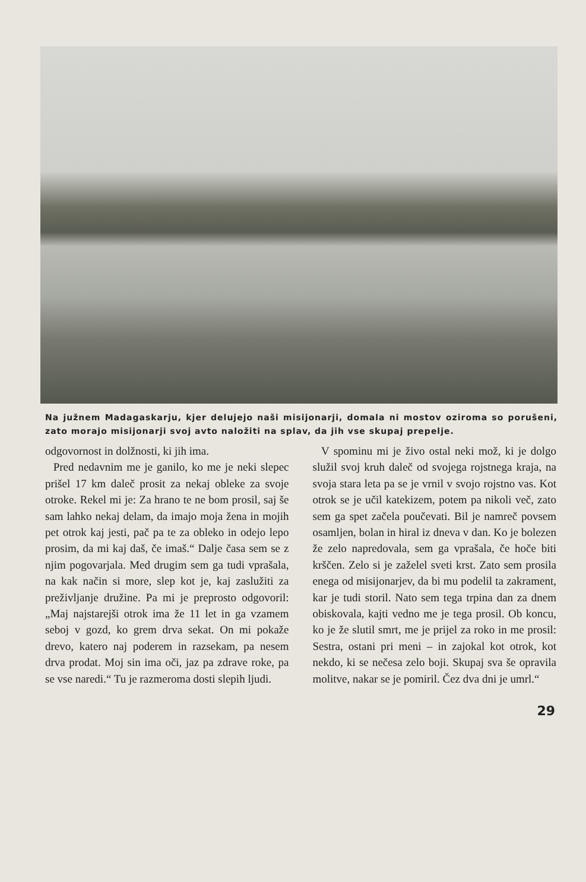Na južnem Madagaskarju, kjer delujejo naši misijonarji, domala ni mostov oziroma so porušeni, zato morajo misijonarji svoj avto naložiti na splav, da jih vse skupaj prepelje.
odgovornost in dolžnosti, ki jih ima.
Pred nedavnim me je ganilo, ko me je neki slepec prišel 17 km daleč prosit za nekaj obleke za svoje otroke. Rekel mi je: Za hrano te ne bom prosil, saj še sam lahko nekaj delam, da imajo moja žena in mojih pet otrok kaj jesti, pač pa te za obleko in odejo lepo prosim, da mi kaj daš, če imaš.“ Dalje časa sem se z njim pogovarjala. Med drugim sem ga tudi vprašala, na kak način si more, slep kot je, kaj zaslužiti za preživljanje družine. Pa mi je preprosto odgovoril: „Maj najstarejši otrok ima že 11 let in ga vzamem seboj v gozd, ko grem drva sekat. On mi pokaže drevo, katero naj poderem in razsekam, pa nesem drva prodat. Moj sin ima oči, jaz pa zdrave roke, pa se vse naredi.“ Tu je razmeroma dosti slepih ljudi.
V spominu mi je živo ostal neki mož, ki je dolgo služil svoj kruh daleč od svojega rojstnega kraja, na svoja stara leta pa se je vrnil v svojo rojstno vas. Kot otrok se je učil katekizem, potem pa nikoli več, zato sem ga spet začela poučevati. Bil je namreč povsem osamljen, bolan in hiral iz dneva v dan. Ko je bolezen že zelo napredovala, sem ga vprašala, če hoče biti krščen. Zelo si je zaželel sveti krst. Zato sem prosila enega od misijonarjev, da bi mu podelil ta zakrament, kar je tudi storil. Nato sem tega trpina dan za dnem obiskovala, kajti vedno me je tega prosil. Ob koncu, ko je že slutil smrt, me je prijel za roko in me prosil: Sestra, ostani pri meni – in zajokal kot otrok, kot nekdo, ki se nečesa zelo boji. Skupaj sva še opravila molitve, nakar se je pomiril. Čez dva dni je umrl.“
29